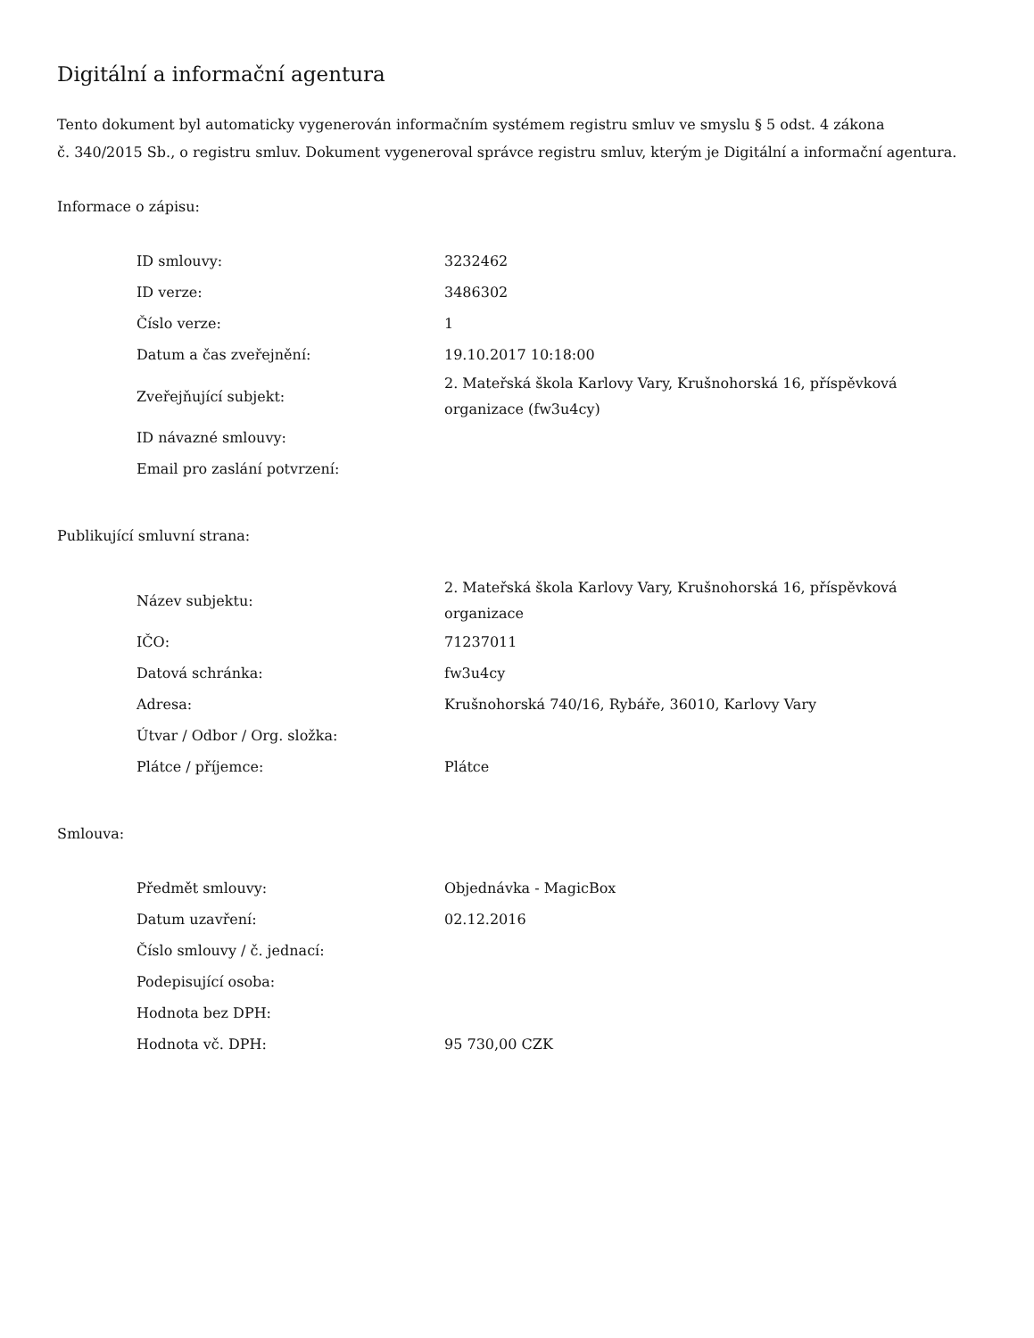Digitální a informační agentura
Tento dokument byl automaticky vygenerován informačním systémem registru smluv ve smyslu § 5 odst. 4 zákona
č. 340/2015 Sb., o registru smluv. Dokument vygeneroval správce registru smluv, kterým je Digitální a informační agentura.
Informace o zápisu:
| ID smlouvy: | 3232462 |
| ID verze: | 3486302 |
| Číslo verze: | 1 |
| Datum a čas zveřejnění: | 19.10.2017 10:18:00 |
| Zveřejňující subjekt: | 2. Mateřská škola Karlovy Vary, Krušnohorská 16, příspěvková organizace (fw3u4cy) |
| ID návazné smlouvy: | |
| Email pro zaslání potvrzení: | |
Publikující smluvní strana:
| Název subjektu: | 2. Mateřská škola Karlovy Vary, Krušnohorská 16, příspěvková organizace |
| IČO: | 71237011 |
| Datová schránka: | fw3u4cy |
| Adresa: | Krušnohorská 740/16, Rybáře, 36010, Karlovy Vary |
| Útvar / Odbor / Org. složka: | |
| Plátce / příjemce: | Plátce |
Smlouva:
| Předmět smlouvy: | Objednávka - MagicBox |
| Datum uzavření: | 02.12.2016 |
| Číslo smlouvy / č. jednací: | |
| Podepisující osoba: | |
| Hodnota bez DPH: | |
| Hodnota vč. DPH: | 95 730,00 CZK |